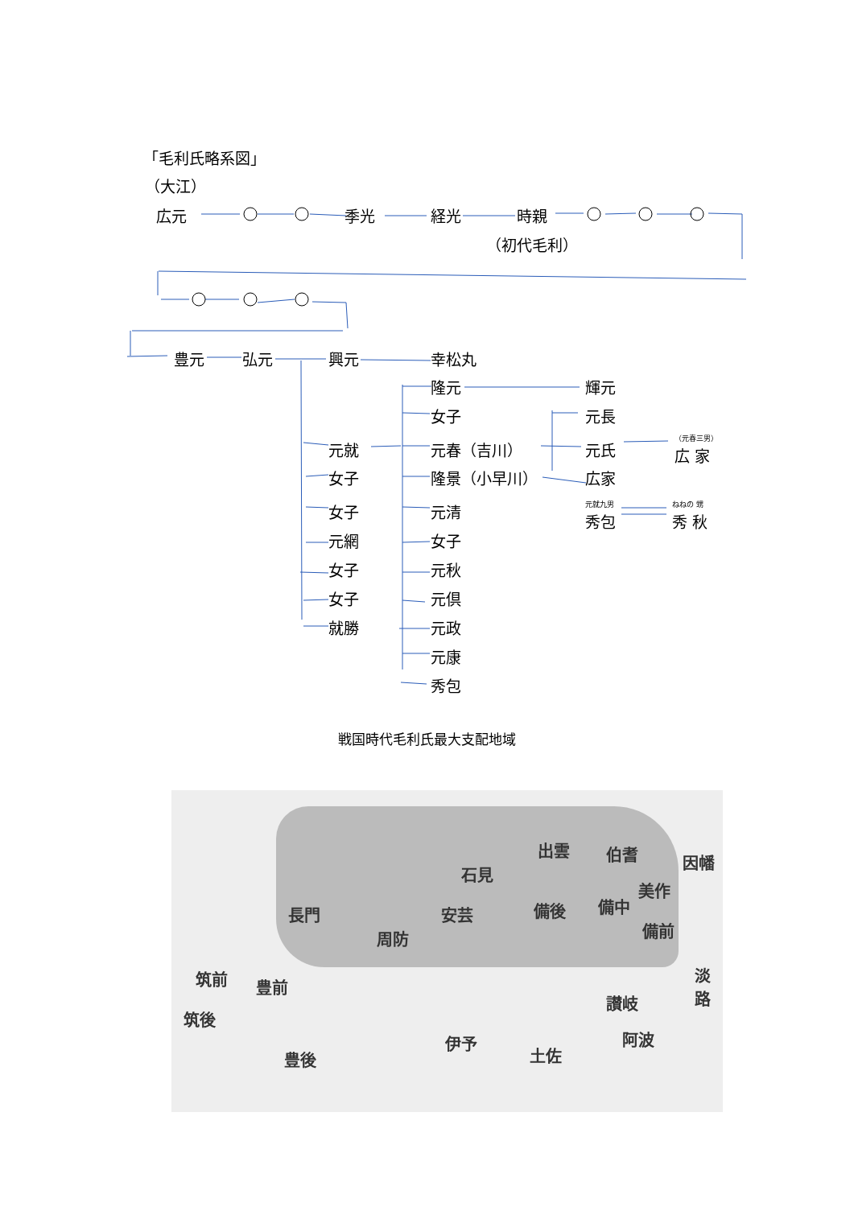「毛利氏略系図」
（大江）
広元 季光 経光 時親
（初代毛利）
豊元 弘元 興元 幸松丸
隆元 輝元
女子 元長
元就 元春（吉川） 元氏
（元春三男）
広 家
女子 隆景（小早川） 広家
元就九男
秀包
ねねの 甥
秀 秋
女子 元清
元網 女子
女子 元秋
女子 元倶
就勝 元政
元康
秀包
戦国時代毛利氏最大支配地域
出雲 伯耆 因幡
石見
美作
長門 安芸 備後 備中
備前 周防
筑前 豊前
淡路
讃岐
筑後
伊予 阿波
土佐 豊後